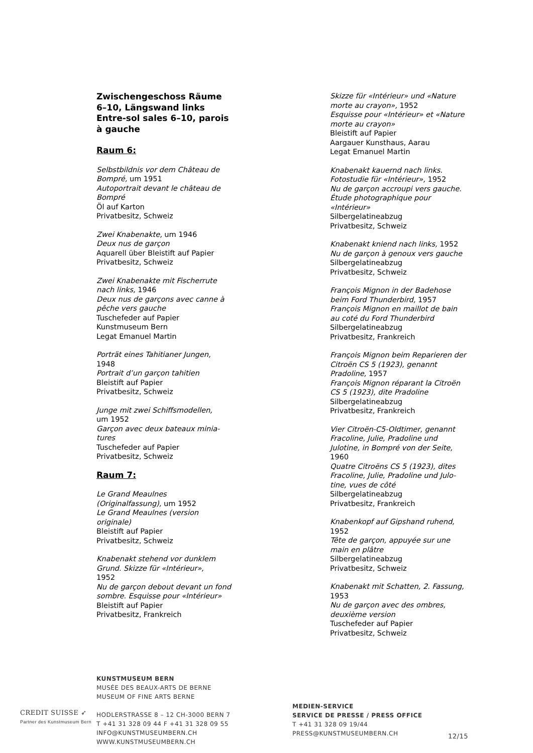Zwischengeschoss Räume 6–10, Längswand links
Entre-sol sales 6–10, parois à gauche
Raum 6:
Selbstbildnis vor dem Château de Bompré, um 1951
Autoportrait devant le château de Bompré
Öl auf Karton
Privatbesitz, Schweiz
Zwei Knabenakte, um 1946
Deux nus de garçon
Aquarell über Bleistift auf Papier
Privatbesitz, Schweiz
Zwei Knabenakte mit Fischerrute nach links, 1946
Deux nus de garçons avec canne à pêche vers gauche
Tuschefeder auf Papier
Kunstmuseum Bern
Legat Emanuel Martin
Porträt eines Tahitianer Jungen,
1948
Portrait d’un garçon tahitien
Bleistift auf Papier
Privatbesitz, Schweiz
Junge mit zwei Schiffsmodellen,
um 1952
Garçon avec deux bateaux minia-tures
Tuschefeder auf Papier
Privatbesitz, Schweiz
Raum 7:
Le Grand Meaulnes (Originalfassung), um 1952
Le Grand Meaulnes (version originale)
Bleistift auf Papier
Privatbesitz, Schweiz
Knabenakt stehend vor dunklem Grund. Skizze für «Intérieur»,
1952
Nu de garçon debout devant un fond sombre. Esquisse pour «Intérieur»
Bleistift auf Papier
Privatbesitz, Frankreich
Skizze für «Intérieur» und «Nature morte au crayon», 1952
Esquisse pour «Intérieur» et «Nature morte au crayon»
Bleistift auf Papier
Aargauer Kunsthaus, Aarau
Legat Emanuel Martin
Knabenakt kauernd nach links. Fotostudie für «Intérieur», 1952
Nu de garçon accroupi vers gauche. Étude photographique pour «Intérieur»
Silbergelatineabzug
Privatbesitz, Schweiz
Knabenakt kniend nach links, 1952
Nu de garçon à genoux vers gauche
Silbergelatineabzug
Privatbesitz, Schweiz
François Mignon in der Badehose beim Ford Thunderbird, 1957
François Mignon en maillot de bain au coté du Ford Thunderbird
Silbergelatineabzug
Privatbesitz, Frankreich
François Mignon beim Reparieren der Citroën CS 5 (1923), genannt Pradoline, 1957
François Mignon réparant la Citroën CS 5 (1923), dite Pradoline
Silbergelatineabzug
Privatbesitz, Frankreich
Vier Citroën-C5-Oldtimer, genannt Fracoline, Julie, Pradoline und Julotine, in Bompré von der Seite,
1960
Quatre Citroëns CS 5 (1923), dites Fracoline, Julie, Pradoline und Julo-tine, vues de côté
Silbergelatineabzug
Privatbesitz, Frankreich
Knabenkopf auf Gipshand ruhend,
1952
Tête de garçon, appuyée sur une main en plâtre
Silbergelatineabzug
Privatbesitz, Schweiz
Knabenakt mit Schatten, 2. Fassung, 1953
Nu de garçon avec des ombres, deuxième version
Tuschefeder auf Papier
Privatbesitz, Schweiz
CREDIT SUISSE ➶
Partner des Kunstmuseum Bern
KUNSTMUSEUM BERN
MUSÉE DES BEAUX-ARTS DE BERNE
MUSEUM OF FINE ARTS BERNE
HODLERSTRASSE 8 – 12 CH-3000 BERN 7
T +41 31 328 09 44 F +41 31 328 09 55
INFO@KUNSTMUSEUMBERN.CH WWW.KUNSTMUSEUMBERN.CH
MEDIEN-SERVICE
SERVICE DE PRESSE / PRESS OFFICE
T +41 31 328 09 19/44
PRESS@KUNSTMUSEUMBERN.CH
12/15